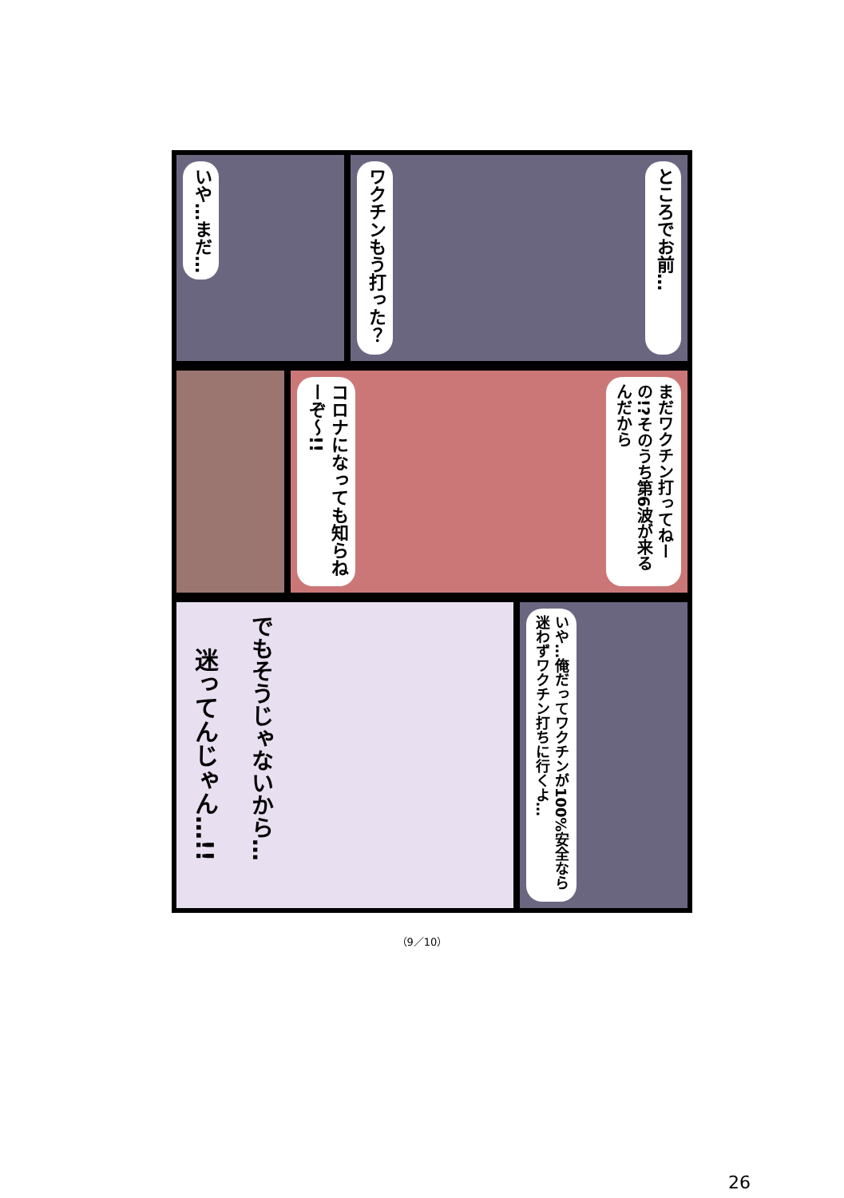いや…まだ…
ワクチンもう打った？
ところでお前…
コロナになっても知らねーぞ〜!!
まだワクチン打ってねーの!?そのうち第6波が来るんだから
迷ってんじゃん…!!
でもそうじゃないから…
いや…俺だってワクチンが100%安全なら迷わずワクチン打ちに行くよ…
（9／10）
26